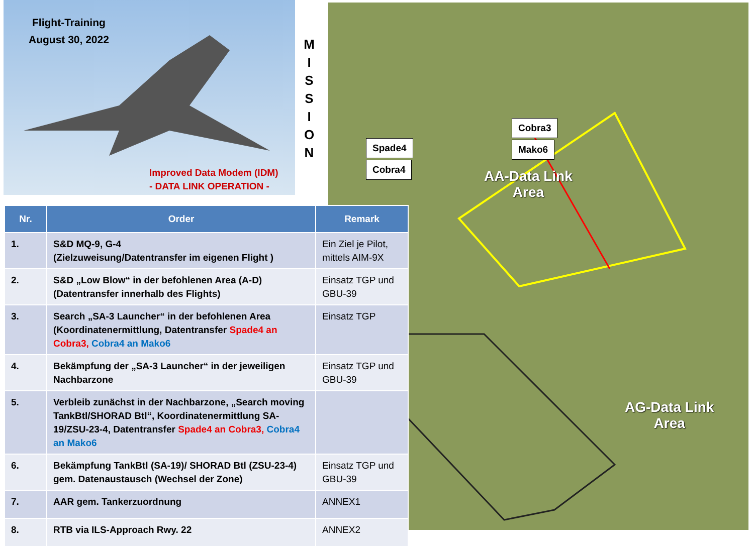Flight-Training
August 30, 2022
Improved Data Modem (IDM)
- DATA LINK OPERATION -
M I S S I O N
Spade4
Cobra4
Cobra3
Mako6
AA-Data Link
Area
AG-Data Link
Area
| Nr. | Order | Remark |
| --- | --- | --- |
| 1. | S&D MQ-9, G-4 (Zielzuweisung/Datentransfer im eigenen Flight ) | Ein Ziel je Pilot, mittels AIM-9X |
| 2. | S&D „Low Blow“ in der befohlenen Area (A-D) (Datentransfer innerhalb des Flights) | Einsatz TGP und GBU-39 |
| 3. | Search „SA-3 Launcher“ in der befohlenen Area (Koordinatenermittlung, Datentransfer Spade4 an Cobra3, Cobra4 an Mako6 | Einsatz TGP |
| 4. | Bekämpfung der „SA-3 Launcher“ in der jeweiligen Nachbarzone | Einsatz TGP und GBU-39 |
| 5. | Verbleib zunächst in der Nachbarzone, „Search moving TankBtl/SHORAD Btl“, Koordinatenermittlung SA-19/ZSU-23-4, Datentransfer Spade4 an Cobra3, Cobra4 an Mako6 | |
| 6. | Bekämpfung TankBtl (SA-19)/ SHORAD Btl (ZSU-23-4) gem. Datenaustausch (Wechsel der Zone) | Einsatz TGP und GBU-39 |
| 7. | AAR gem. Tankerzuordnung | ANNEX1 |
| 8. | RTB via ILS-Approach Rwy. 22 | ANNEX2 |